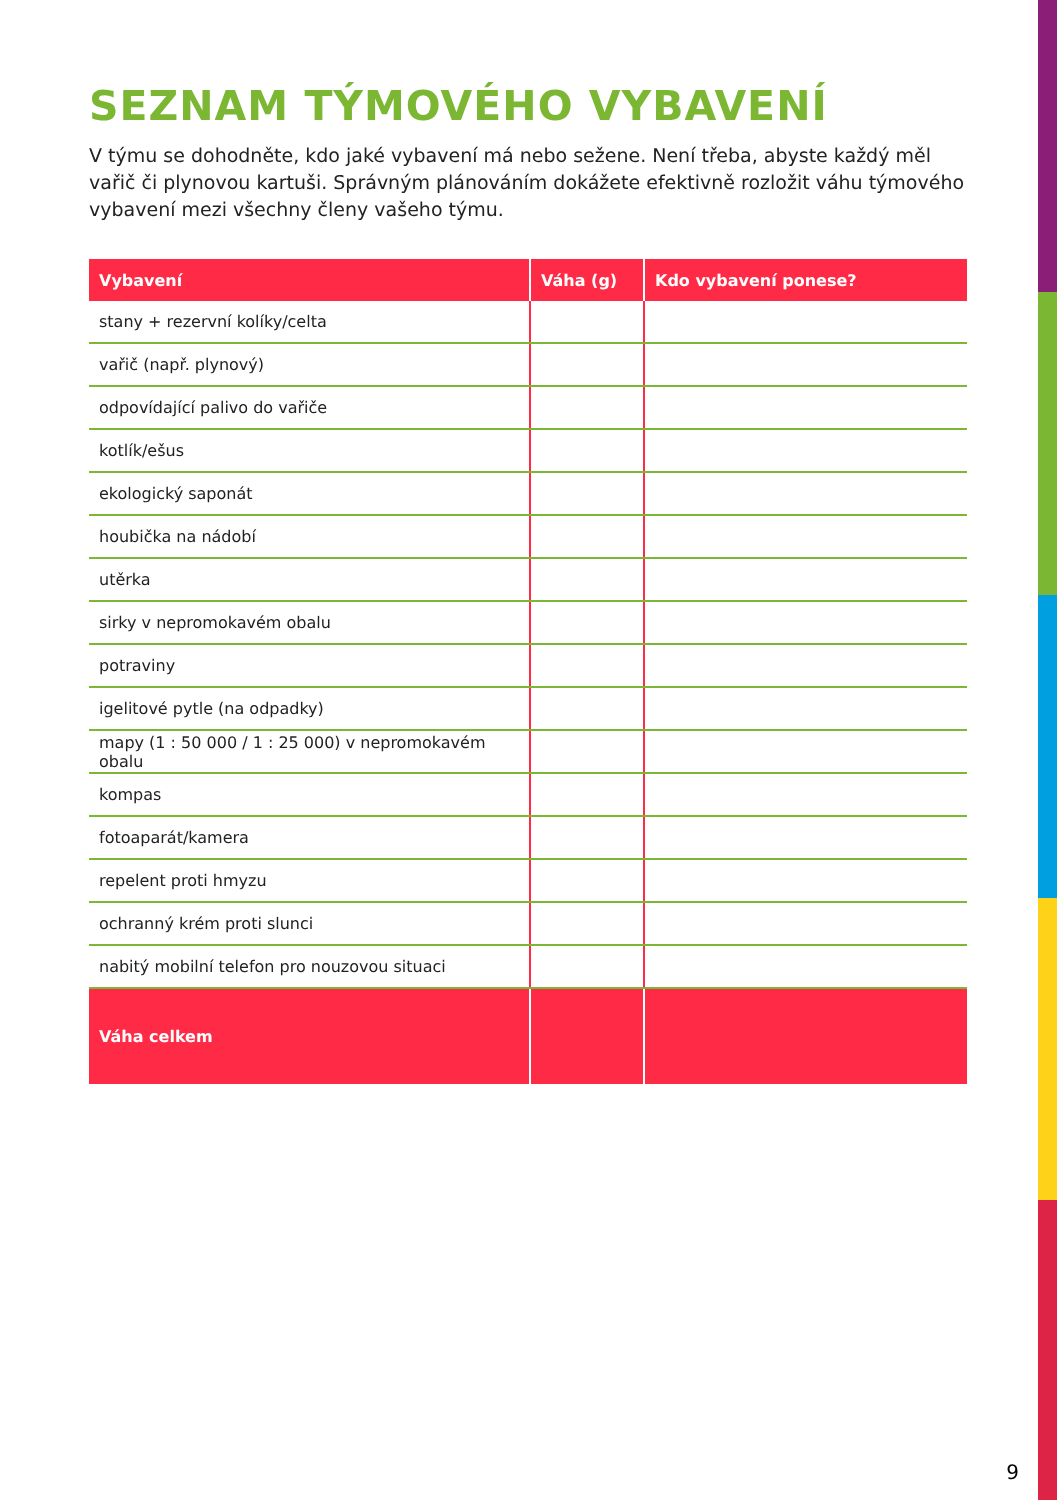SEZNAM TÝMOVÉHO VYBAVENÍ
V týmu se dohodněte, kdo jaké vybavení má nebo sežene. Není třeba, abyste každý měl vařič či plynovou kartuši. Správným plánováním dokážete efektivně rozložit váhu týmového vybavení mezi všechny členy vašeho týmu.
| Vybavení | Váha (g) | Kdo vybavení ponese? |
| --- | --- | --- |
| stany + rezervní kolíky/celta | | |
| vařič (např. plynový) | | |
| odpovídající palivo do vařiče | | |
| kotlík/ešus | | |
| ekologický saponát | | |
| houbička na nádobí | | |
| utěrka | | |
| sirky v nepromokavém obalu | | |
| potraviny | | |
| igelitové pytle (na odpadky) | | |
| mapy (1 : 50 000 / 1 : 25 000) v nepromokavém obalu | | |
| kompas | | |
| fotoaparát/kamera | | |
| repelent proti hmyzu | | |
| ochranný krém proti slunci | | |
| nabitý mobilní telefon pro nouzovou situaci | | |
| Váha celkem | | |
9